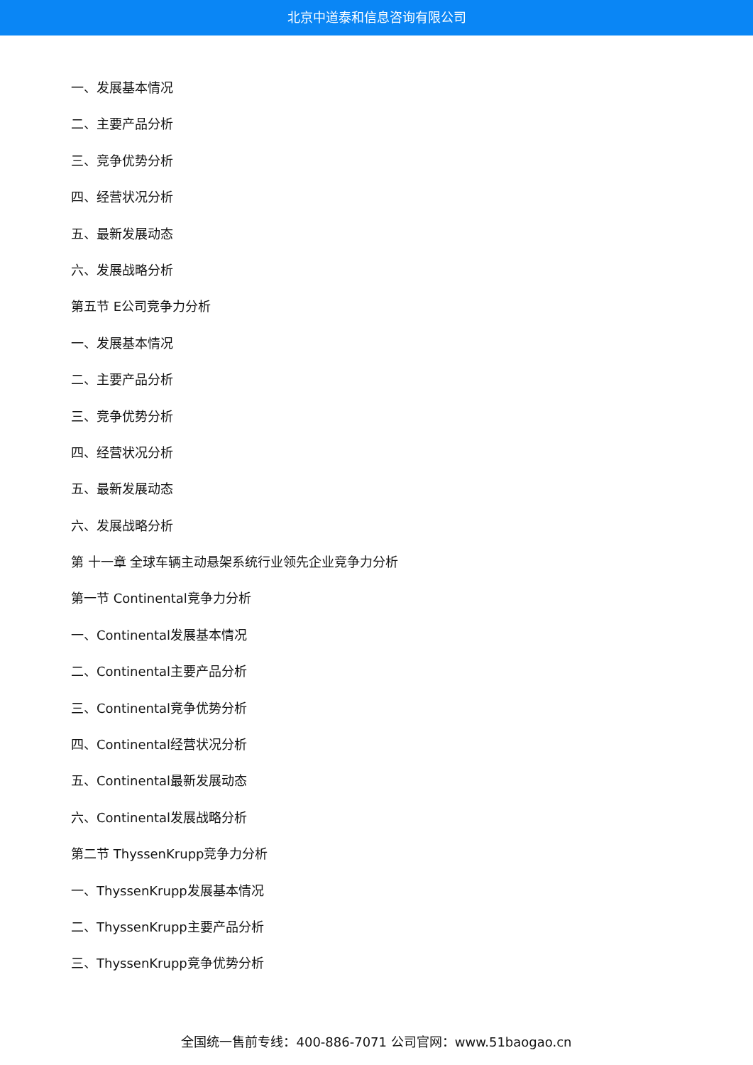北京中道泰和信息咨询有限公司
一、发展基本情况
二、主要产品分析
三、竞争优势分析
四、经营状况分析
五、最新发展动态
六、发展战略分析
第五节 E公司竞争力分析
一、发展基本情况
二、主要产品分析
三、竞争优势分析
四、经营状况分析
五、最新发展动态
六、发展战略分析
第 十一章 全球车辆主动悬架系统行业领先企业竞争力分析
第一节 Continental竞争力分析
一、Continental发展基本情况
二、Continental主要产品分析
三、Continental竞争优势分析
四、Continental经营状况分析
五、Continental最新发展动态
六、Continental发展战略分析
第二节 ThyssenKrupp竞争力分析
一、ThyssenKrupp发展基本情况
二、ThyssenKrupp主要产品分析
三、ThyssenKrupp竞争优势分析
全国统一售前专线：400-886-7071 公司官网：www.51baogao.cn